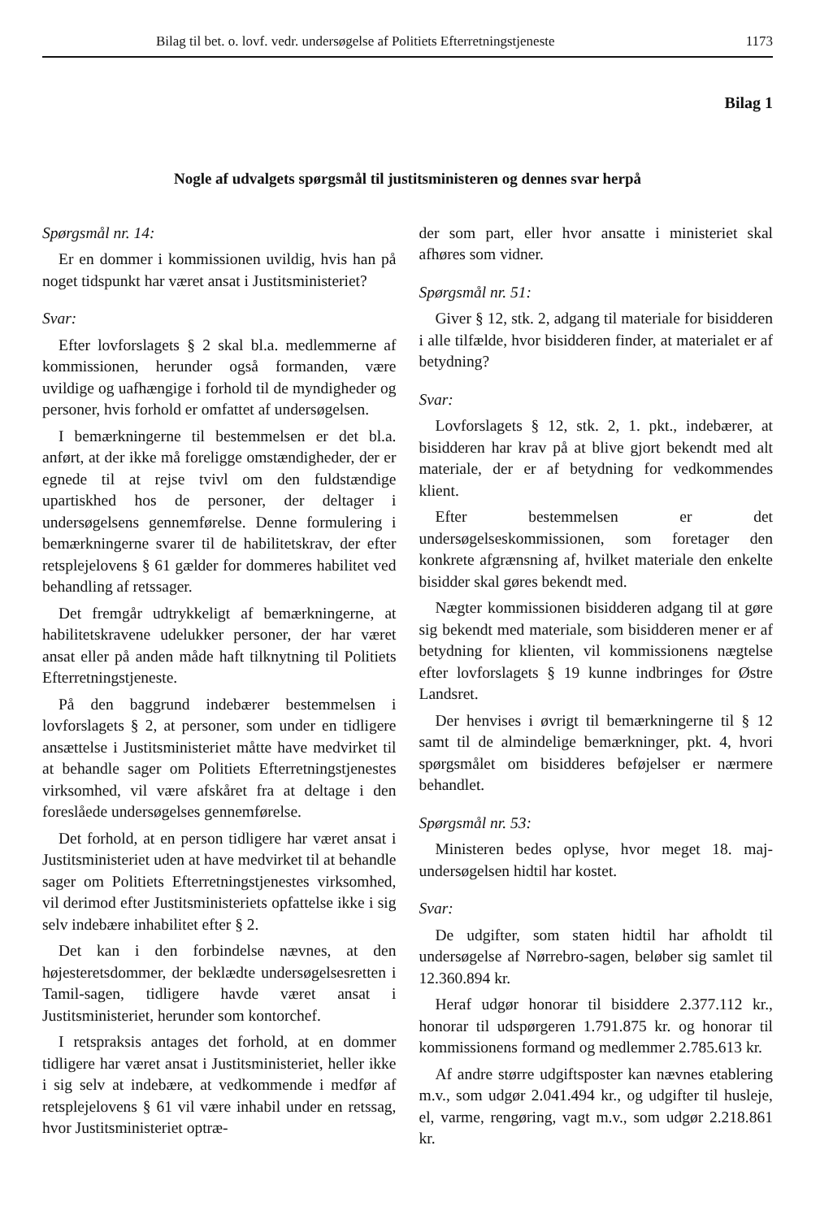Bilag til bet. o. lovf. vedr. undersøgelse af Politiets Efterretningstjeneste 1173
Bilag 1
Nogle af udvalgets spørgsmål til justitsministeren og dennes svar herpå
Spørgsmål nr. 14:
Er en dommer i kommissionen uvildig, hvis han på noget tidspunkt har været ansat i Justitsministeriet?
Svar:
Efter lovforslagets § 2 skal bl.a. medlemmerne af kommissionen, herunder også formanden, være uvildige og uafhængige i forhold til de myndigheder og personer, hvis forhold er omfattet af undersøgelsen.
I bemærkningerne til bestemmelsen er det bl.a. anført, at der ikke må foreligge omstændigheder, der er egnede til at rejse tvivl om den fuldstændige upartiskhed hos de personer, der deltager i undersøgelsens gennemførelse. Denne formulering i bemærkningerne svarer til de habilitetskrav, der efter retsplejelovens § 61 gælder for dommeres habilitet ved behandling af retssager.
Det fremgår udtrykkeligt af bemærkningerne, at habilitetskravene udelukker personer, der har været ansat eller på anden måde haft tilknytning til Politiets Efterretningstjeneste.
På den baggrund indebærer bestemmelsen i lovforslagets § 2, at personer, som under en tidligere ansættelse i Justitsministeriet måtte have medvirket til at behandle sager om Politiets Efterretningstjenestes virksomhed, vil være afskåret fra at deltage i den foreslåede undersøgelses gennemførelse.
Det forhold, at en person tidligere har været ansat i Justitsministeriet uden at have medvirket til at behandle sager om Politiets Efterretningstjenestes virksomhed, vil derimod efter Justitsministeriets opfattelse ikke i sig selv indebære inhabilitet efter § 2.
Det kan i den forbindelse nævnes, at den højesteretsdommer, der beklædte undersøgelsesretten i Tamil-sagen, tidligere havde været ansat i Justitsministeriet, herunder som kontorchef.
I retspraksis antages det forhold, at en dommer tidligere har været ansat i Justitsministeriet, heller ikke i sig selv at indebære, at vedkommende i medfør af retsplejelovens § 61 vil være inhabil under en retssag, hvor Justitsministeriet optræ-
der som part, eller hvor ansatte i ministeriet skal afhøres som vidner.
Spørgsmål nr. 51:
Giver § 12, stk. 2, adgang til materiale for bisidderen i alle tilfælde, hvor bisidderen finder, at materialet er af betydning?
Svar:
Lovforslagets § 12, stk. 2, 1. pkt., indebærer, at bisidderen har krav på at blive gjort bekendt med alt materiale, der er af betydning for vedkommendes klient.
Efter bestemmelsen er det undersøgelseskommissionen, som foretager den konkrete afgrænsning af, hvilket materiale den enkelte bisidder skal gøres bekendt med.
Nægter kommissionen bisidderen adgang til at gøre sig bekendt med materiale, som bisidderen mener er af betydning for klienten, vil kommissionens nægtelse efter lovforslagets § 19 kunne indbringes for Østre Landsret.
Der henvises i øvrigt til bemærkningerne til § 12 samt til de almindelige bemærkninger, pkt. 4, hvori spørgsmålet om bisidderes beføjelser er nærmere behandlet.
Spørgsmål nr. 53:
Ministeren bedes oplyse, hvor meget 18. maj-undersøgelsen hidtil har kostet.
Svar:
De udgifter, som staten hidtil har afholdt til undersøgelse af Nørrebro-sagen, beløber sig samlet til 12.360.894 kr.
Heraf udgør honorar til bisiddere 2.377.112 kr., honorar til udspørgeren 1.791.875 kr. og honorar til kommissionens formand og medlemmer 2.785.613 kr.
Af andre større udgiftsposter kan nævnes etablering m.v., som udgør 2.041.494 kr., og udgifter til husleje, el, varme, rengøring, vagt m.v., som udgør 2.218.861 kr.